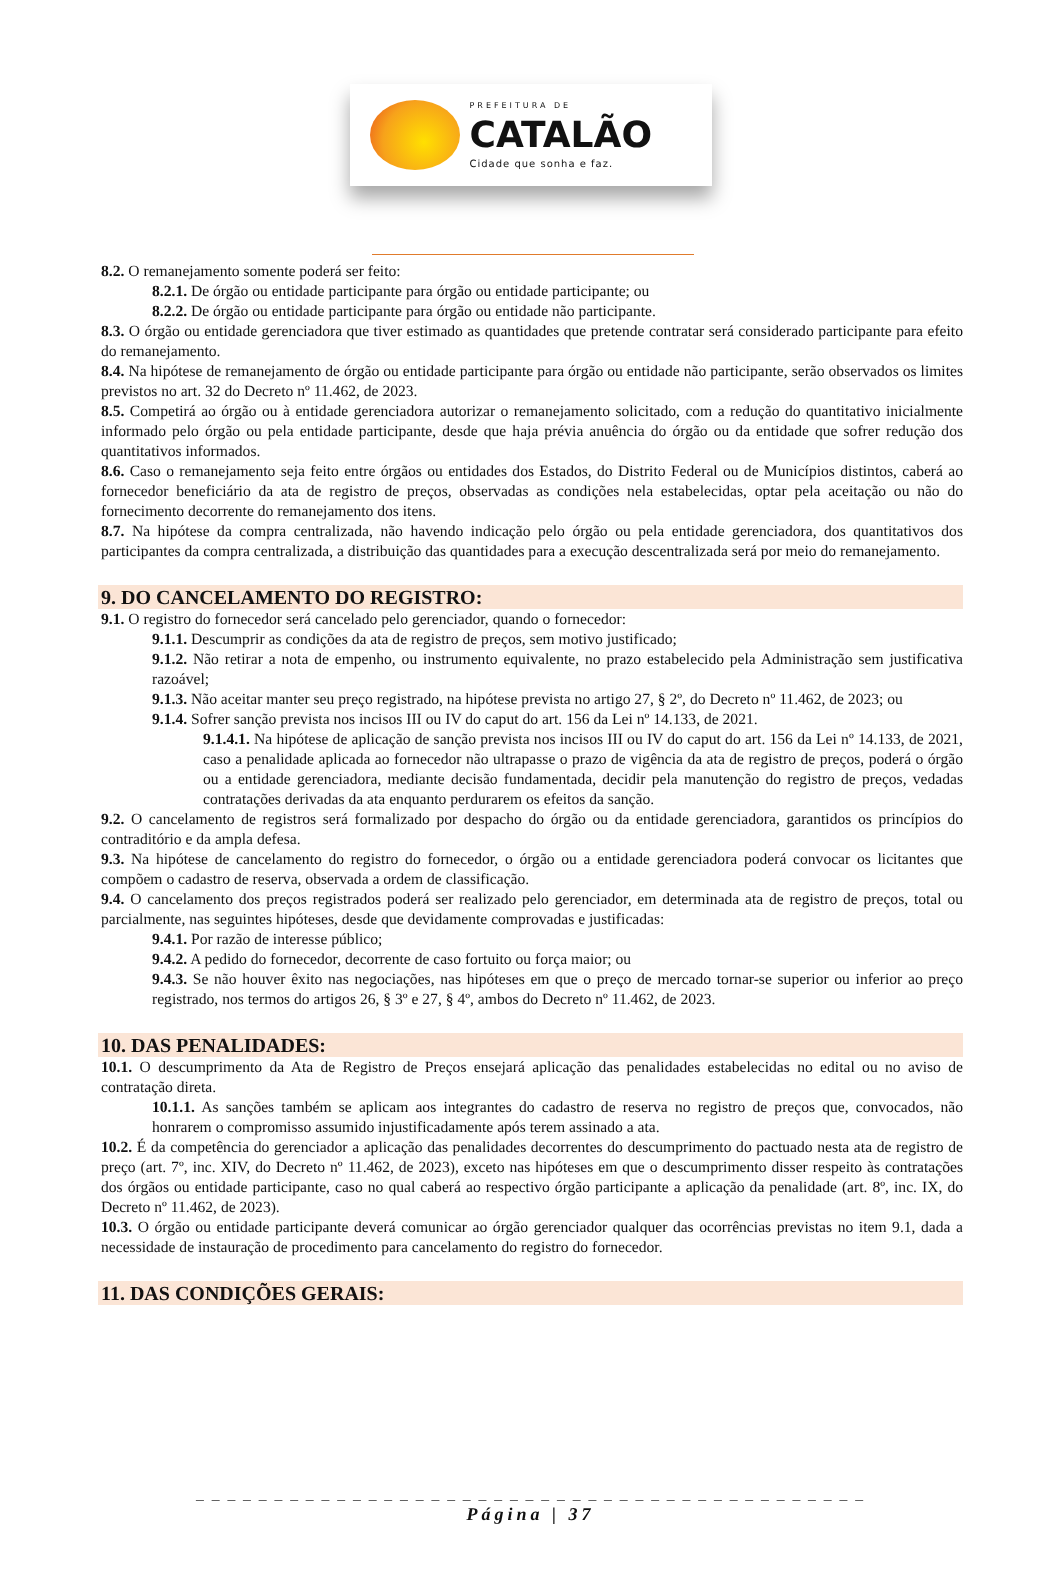PREFEITURA DE
CATALÃO
Cidade que sonha e faz.
8.2. O remanejamento somente poderá ser feito:
8.2.1. De órgão ou entidade participante para órgão ou entidade participante; ou
8.2.2. De órgão ou entidade participante para órgão ou entidade não participante.
8.3. O órgão ou entidade gerenciadora que tiver estimado as quantidades que pretende contratar será considerado participante para efeito do remanejamento.
8.4. Na hipótese de remanejamento de órgão ou entidade participante para órgão ou entidade não participante, serão observados os limites previstos no art. 32 do Decreto nº 11.462, de 2023.
8.5. Competirá ao órgão ou à entidade gerenciadora autorizar o remanejamento solicitado, com a redução do quantitativo inicialmente informado pelo órgão ou pela entidade participante, desde que haja prévia anuência do órgão ou da entidade que sofrer redução dos quantitativos informados.
8.6. Caso o remanejamento seja feito entre órgãos ou entidades dos Estados, do Distrito Federal ou de Municípios distintos, caberá ao fornecedor beneficiário da ata de registro de preços, observadas as condições nela estabelecidas, optar pela aceitação ou não do fornecimento decorrente do remanejamento dos itens.
8.7. Na hipótese da compra centralizada, não havendo indicação pelo órgão ou pela entidade gerenciadora, dos quantitativos dos participantes da compra centralizada, a distribuição das quantidades para a execução descentralizada será por meio do remanejamento.
9. DO CANCELAMENTO DO REGISTRO:
9.1. O registro do fornecedor será cancelado pelo gerenciador, quando o fornecedor:
9.1.1. Descumprir as condições da ata de registro de preços, sem motivo justificado;
9.1.2. Não retirar a nota de empenho, ou instrumento equivalente, no prazo estabelecido pela Administração sem justificativa razoável;
9.1.3. Não aceitar manter seu preço registrado, na hipótese prevista no artigo 27, § 2º, do Decreto nº 11.462, de 2023; ou
9.1.4. Sofrer sanção prevista nos incisos III ou IV do caput do art. 156 da Lei nº 14.133, de 2021.
9.1.4.1. Na hipótese de aplicação de sanção prevista nos incisos III ou IV do caput do art. 156 da Lei nº 14.133, de 2021, caso a penalidade aplicada ao fornecedor não ultrapasse o prazo de vigência da ata de registro de preços, poderá o órgão ou a entidade gerenciadora, mediante decisão fundamentada, decidir pela manutenção do registro de preços, vedadas contratações derivadas da ata enquanto perdurarem os efeitos da sanção.
9.2. O cancelamento de registros será formalizado por despacho do órgão ou da entidade gerenciadora, garantidos os princípios do contraditório e da ampla defesa.
9.3. Na hipótese de cancelamento do registro do fornecedor, o órgão ou a entidade gerenciadora poderá convocar os licitantes que compõem o cadastro de reserva, observada a ordem de classificação.
9.4. O cancelamento dos preços registrados poderá ser realizado pelo gerenciador, em determinada ata de registro de preços, total ou parcialmente, nas seguintes hipóteses, desde que devidamente comprovadas e justificadas:
9.4.1. Por razão de interesse público;
9.4.2. A pedido do fornecedor, decorrente de caso fortuito ou força maior; ou
9.4.3. Se não houver êxito nas negociações, nas hipóteses em que o preço de mercado tornar-se superior ou inferior ao preço registrado, nos termos do artigos 26, § 3º e 27, § 4º, ambos do Decreto nº 11.462, de 2023.
10. DAS PENALIDADES:
10.1. O descumprimento da Ata de Registro de Preços ensejará aplicação das penalidades estabelecidas no edital ou no aviso de contratação direta.
10.1.1. As sanções também se aplicam aos integrantes do cadastro de reserva no registro de preços que, convocados, não honrarem o compromisso assumido injustificadamente após terem assinado a ata.
10.2. É da competência do gerenciador a aplicação das penalidades decorrentes do descumprimento do pactuado nesta ata de registro de preço (art. 7º, inc. XIV, do Decreto nº 11.462, de 2023), exceto nas hipóteses em que o descumprimento disser respeito às contratações dos órgãos ou entidade participante, caso no qual caberá ao respectivo órgão participante a aplicação da penalidade (art. 8º, inc. IX, do Decreto nº 11.462, de 2023).
10.3. O órgão ou entidade participante deverá comunicar ao órgão gerenciador qualquer das ocorrências previstas no item 9.1, dada a necessidade de instauração de procedimento para cancelamento do registro do fornecedor.
11. DAS CONDIÇÕES GERAIS:
_ _ _ _ _ _ _ _ _ _ _ _ _ _ _ _ _ _ _ _ _ _ _ _ _ _ _ _ _ _ _ _ _ _ _ _ _ _ _ _ _ _ _
Página | 37